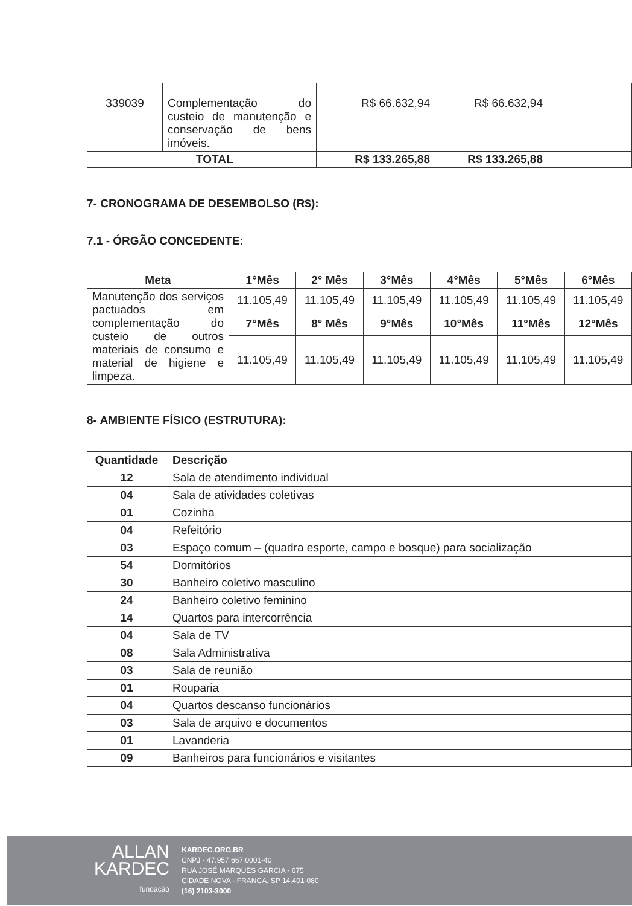| 339039 | Complementação do custeio de manutenção e conservação de bens imóveis. | R$ 66.632,94 | R$ 66.632,94 | |
| TOTAL | | R$ 133.265,88 | R$ 133.265,88 | |
7- CRONOGRAMA DE DESEMBOLSO (R$):
7.1 - ÓRGÃO CONCEDENTE:
| Meta | 1°Mês | 2° Mês | 3°Mês | 4°Mês | 5°Mês | 6°Mês |
| --- | --- | --- | --- | --- | --- | --- |
| Manutenção dos serviços pactuados em complementação do custeio de outros materiais de consumo e material de higiene e limpeza. | 11.105,49 | 11.105,49 | 11.105,49 | 11.105,49 | 11.105,49 | 11.105,49 |
| | 7°Mês | 8° Mês | 9°Mês | 10°Mês | 11°Mês | 12°Mês |
| | 11.105,49 | 11.105,49 | 11.105,49 | 11.105,49 | 11.105,49 | 11.105,49 |
8- AMBIENTE FÍSICO (ESTRUTURA):
| Quantidade | Descrição |
| --- | --- |
| 12 | Sala de atendimento individual |
| 04 | Sala de atividades coletivas |
| 01 | Cozinha |
| 04 | Refeitório |
| 03 | Espaço comum – (quadra esporte, campo e bosque) para socialização |
| 54 | Dormitórios |
| 30 | Banheiro coletivo masculino |
| 24 | Banheiro coletivo feminino |
| 14 | Quartos para intercorrência |
| 04 | Sala de TV |
| 08 | Sala Administrativa |
| 03 | Sala de reunião |
| 01 | Rouparia |
| 04 | Quartos descanso funcionários |
| 03 | Sala de arquivo e documentos |
| 01 | Lavanderia |
| 09 | Banheiros para funcionários e visitantes |
ALLAN
KARDEC
fundação
KARDEC.ORG.BR
CNPJ - 47.957.667.0001-40
RUA JOSÉ MARQUES GARCIA - 675
CIDADE NOVA - FRANCA, SP 14.401-080
(16) 2103-3000